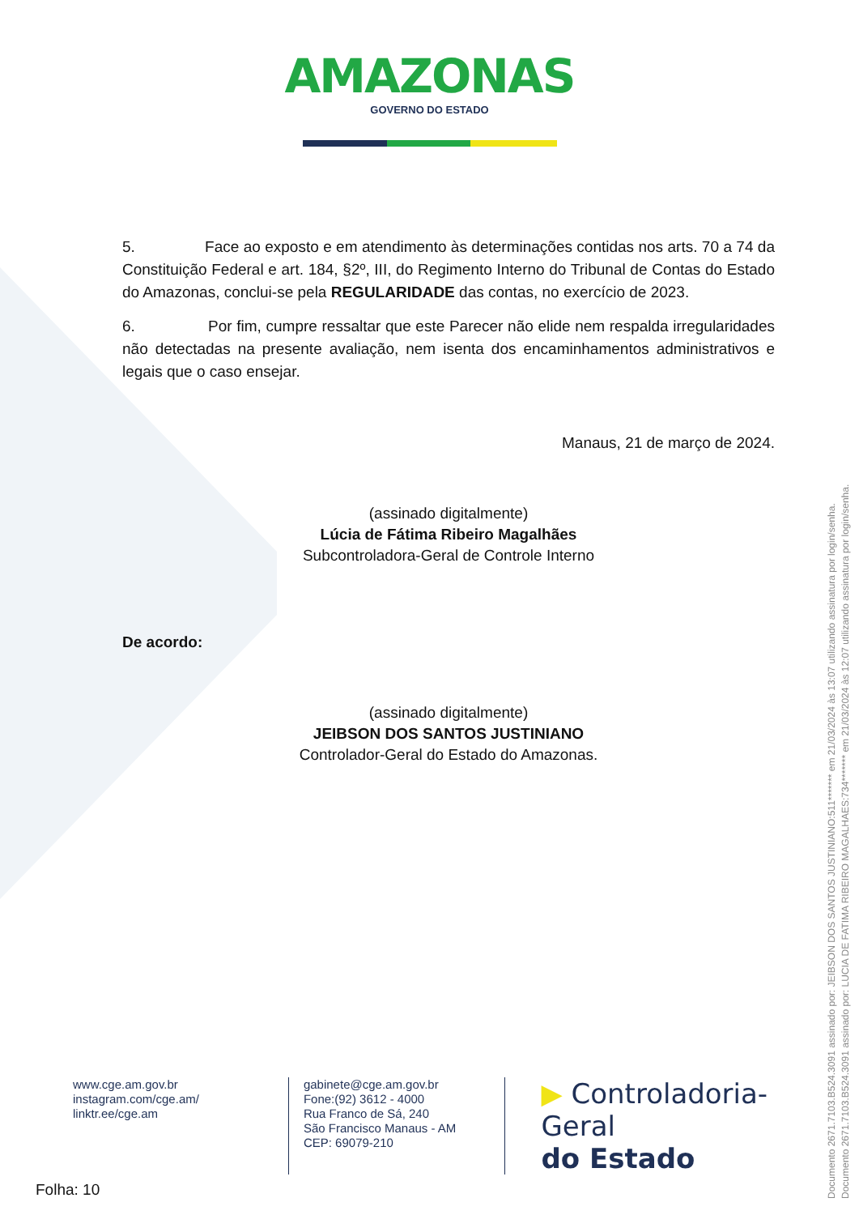AMAZONAS
GOVERNO DO ESTADO
5. Face ao exposto e em atendimento às determinações contidas nos arts. 70 a 74 da Constituição Federal e art. 184, §2º, III, do Regimento Interno do Tribunal de Contas do Estado do Amazonas, conclui-se pela REGULARIDADE das contas, no exercício de 2023.
6. Por fim, cumpre ressaltar que este Parecer não elide nem respalda irregularidades não detectadas na presente avaliação, nem isenta dos encaminhamentos administrativos e legais que o caso ensejar.
Manaus, 21 de março de 2024.
(assinado digitalmente)
Lúcia de Fátima Ribeiro Magalhães
Subcontroladora-Geral de Controle Interno
De acordo:
(assinado digitalmente)
JEIBSON DOS SANTOS JUSTINIANO
Controlador-Geral do Estado do Amazonas.
www.cge.am.gov.br
instagram.com/cge.am/
linktr.ee/cge.am
gabinete@cge.am.gov.br
Fone:(92) 3612 - 4000
Rua Franco de Sá, 240
São Francisco Manaus - AM
CEP: 69079-210
▶ Controladoria-Geral
do Estado
Folha: 10
Documento 2671.7103.B524.3091 assinado por: JEIBSON DOS SANTOS JUSTINIANO:511******* em 21/03/2024 às 13:07 utilizando assinatura por login/senha.
Documento 2671.7103.B524.3091 assinado por: LUCIA DE FATIMA RIBEIRO MAGALHAES:734******* em 21/03/2024 às 12:07 utilizando assinatura por login/senha.